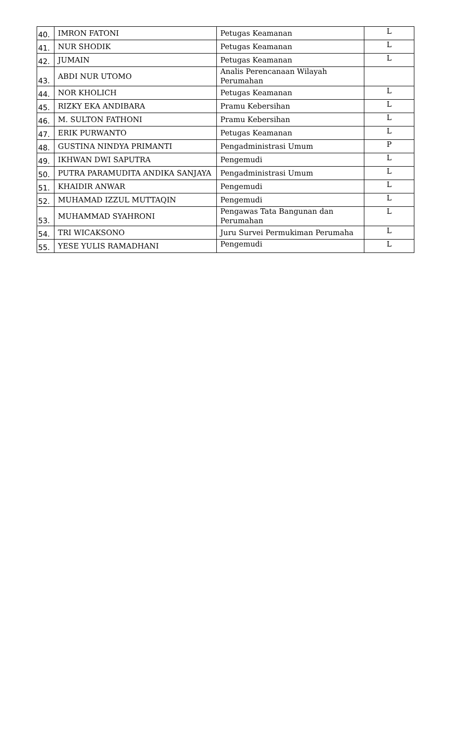| 40. | IMRON FATONI | Petugas Keamanan | L |
| 41. | NUR SHODIK | Petugas Keamanan | L |
| 42. | JUMAIN | Petugas Keamanan | L |
| 43. | ABDI NUR UTOMO | Analis Perencanaan Wilayah Perumahan | |
| 44. | NOR KHOLICH | Petugas Keamanan | L |
| 45. | RIZKY EKA ANDIBARA | Pramu Kebersihan | L |
| 46. | M. SULTON FATHONI | Pramu Kebersihan | L |
| 47. | ERIK PURWANTO | Petugas Keamanan | L |
| 48. | GUSTINA NINDYA PRIMANTI | Pengadministrasi Umum | P |
| 49. | IKHWAN DWI SAPUTRA | Pengemudi | L |
| 50. | PUTRA PARAMUDITA ANDIKA SANJAYA | Pengadministrasi Umum | L |
| 51. | KHAIDIR ANWAR | Pengemudi | L |
| 52. | MUHAMAD IZZUL MUTTAQIN | Pengemudi | L |
| 53. | MUHAMMAD SYAHRONI | Pengawas Tata Bangunan dan Perumahan | L |
| 54. | TRI WICAKSONO | Juru Survei Permukiman Perumaha | L |
| 55. | YESE YULIS RAMADHANI | Pengemudi | L |